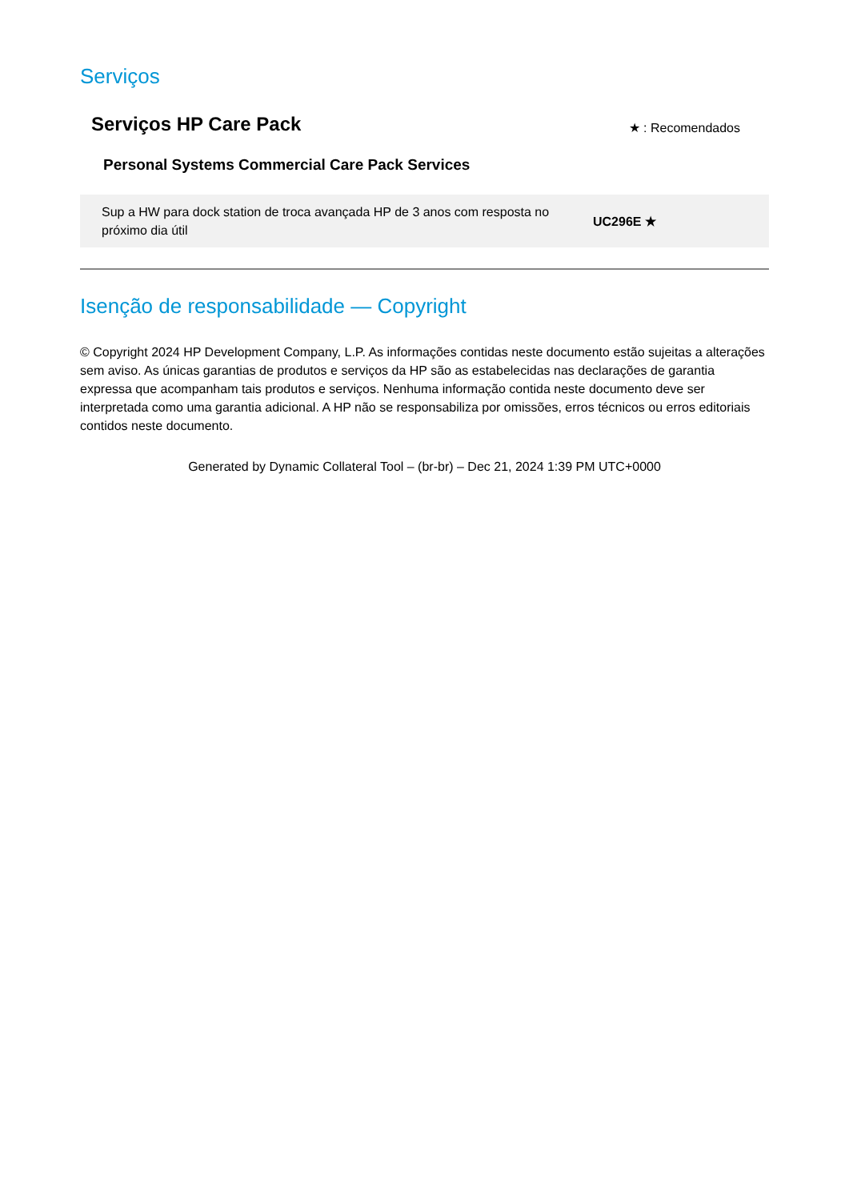Serviços
Serviços HP Care Pack
★ : Recomendados
Personal Systems Commercial Care Pack Services
| Sup a HW para dock station de troca avançada HP de 3 anos com resposta no próximo dia útil | UC296E ★ |
Isenção de responsabilidade — Copyright
© Copyright 2024 HP Development Company, L.P. As informações contidas neste documento estão sujeitas a alterações sem aviso. As únicas garantias de produtos e serviços da HP são as estabelecidas nas declarações de garantia expressa que acompanham tais produtos e serviços. Nenhuma informação contida neste documento deve ser interpretada como uma garantia adicional. A HP não se responsabiliza por omissões, erros técnicos ou erros editoriais contidos neste documento.
Generated by Dynamic Collateral Tool – (br-br) – Dec 21, 2024 1:39 PM UTC+0000